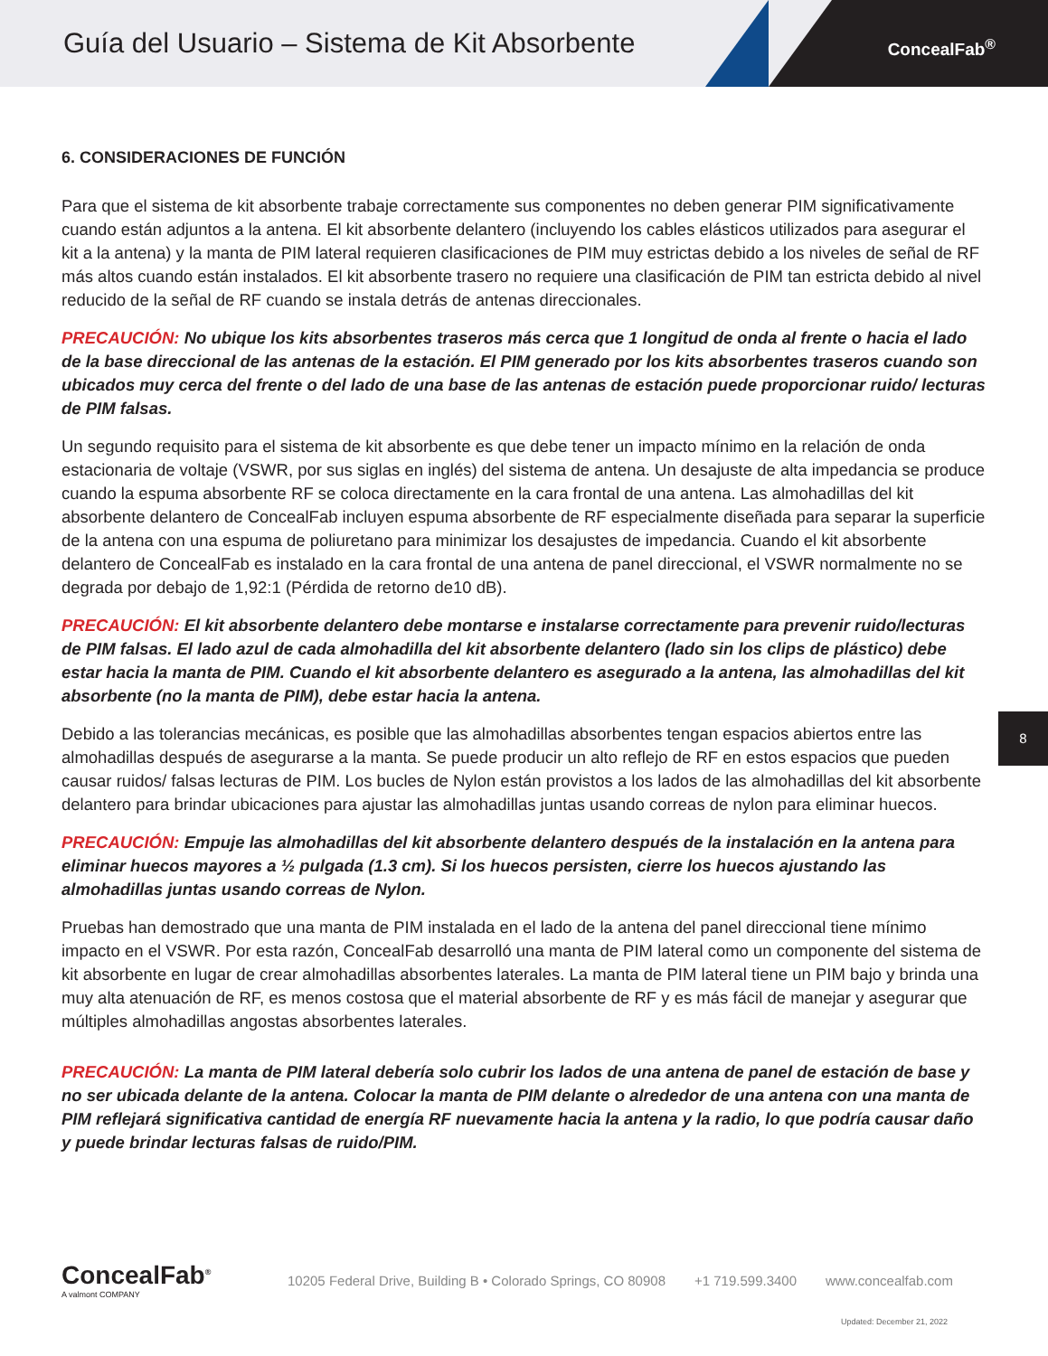Guía del Usuario – Sistema de Kit Absorbente
ConcealFab<sup>®</sup>
6. CONSIDERACIONES DE FUNCIÓN
Para que el sistema de kit absorbente trabaje correctamente sus componentes no deben generar PIM significativamente cuando están adjuntos a la antena. El kit absorbente delantero (incluyendo los cables elásticos utilizados para asegurar el kit a la antena) y la manta de PIM lateral requieren clasificaciones de PIM muy estrictas debido a los niveles de señal de RF más altos cuando están instalados. El kit absorbente trasero no requiere una clasificación de PIM tan estricta debido al nivel reducido de la señal de RF cuando se instala detrás de antenas direccionales.
PRECAUCIÓN: No ubique los kits absorbentes traseros más cerca que 1 longitud de onda al frente o hacia el lado de la base direccional de las antenas de la estación. El PIM generado por los kits absorbentes traseros cuando son ubicados muy cerca del frente o del lado de una base de las antenas de estación puede proporcionar ruido/ lecturas de PIM falsas.
Un segundo requisito para el sistema de kit absorbente es que debe tener un impacto mínimo en la relación de onda estacionaria de voltaje (VSWR, por sus siglas en inglés) del sistema de antena. Un desajuste de alta impedancia se produce cuando la espuma absorbente RF se coloca directamente en la cara frontal de una antena. Las almohadillas del kit absorbente delantero de ConcealFab incluyen espuma absorbente de RF especialmente diseñada para separar la superficie de la antena con una espuma de poliuretano para minimizar los desajustes de impedancia. Cuando el kit absorbente delantero de ConcealFab es instalado en la cara frontal de una antena de panel direccional, el VSWR normalmente no se degrada por debajo de 1,92:1 (Pérdida de retorno de10 dB).
PRECAUCIÓN: El kit absorbente delantero debe montarse e instalarse correctamente para prevenir ruido/lecturas de PIM falsas. El lado azul de cada almohadilla del kit absorbente delantero (lado sin los clips de plástico) debe estar hacia la manta de PIM. Cuando el kit absorbente delantero es asegurado a la antena, las almohadillas del kit absorbente (no la manta de PIM), debe estar hacia la antena.
Debido a las tolerancias mecánicas, es posible que las almohadillas absorbentes tengan espacios abiertos entre las almohadillas después de asegurarse a la manta. Se puede producir un alto reflejo de RF en estos espacios que pueden causar ruidos/ falsas lecturas de PIM. Los bucles de Nylon están provistos a los lados de las almohadillas del kit absorbente delantero para brindar ubicaciones para ajustar las almohadillas juntas usando correas de nylon para eliminar huecos.
PRECAUCIÓN: Empuje las almohadillas del kit absorbente delantero después de la instalación en la antena para eliminar huecos mayores a ½ pulgada (1.3 cm). Si los huecos persisten, cierre los huecos ajustando las almohadillas juntas usando correas de Nylon.
Pruebas han demostrado que una manta de PIM instalada en el lado de la antena del panel direccional tiene mínimo impacto en el VSWR. Por esta razón, ConcealFab desarrolló una manta de PIM lateral como un componente del sistema de kit absorbente en lugar de crear almohadillas absorbentes laterales. La manta de PIM lateral tiene un PIM bajo y brinda una muy alta atenuación de RF, es menos costosa que el material absorbente de RF y es más fácil de manejar y asegurar que múltiples almohadillas angostas absorbentes laterales.
PRECAUCIÓN: La manta de PIM lateral debería solo cubrir los lados de una antena de panel de estación de base y no ser ubicada delante de la antena. Colocar la manta de PIM delante o alrededor de una antena con una manta de PIM reflejará significativa cantidad de energía RF nuevamente hacia la antena y la radio, lo que podría causar daño y puede brindar lecturas falsas de ruido/PIM.
8
ConcealFab<sup>®</sup>
A valmont COMPANY
10205 Federal Drive, Building B • Colorado Springs, CO 80908
+1 719.599.3400 www.concealfab.com
Updated: December 21, 2022